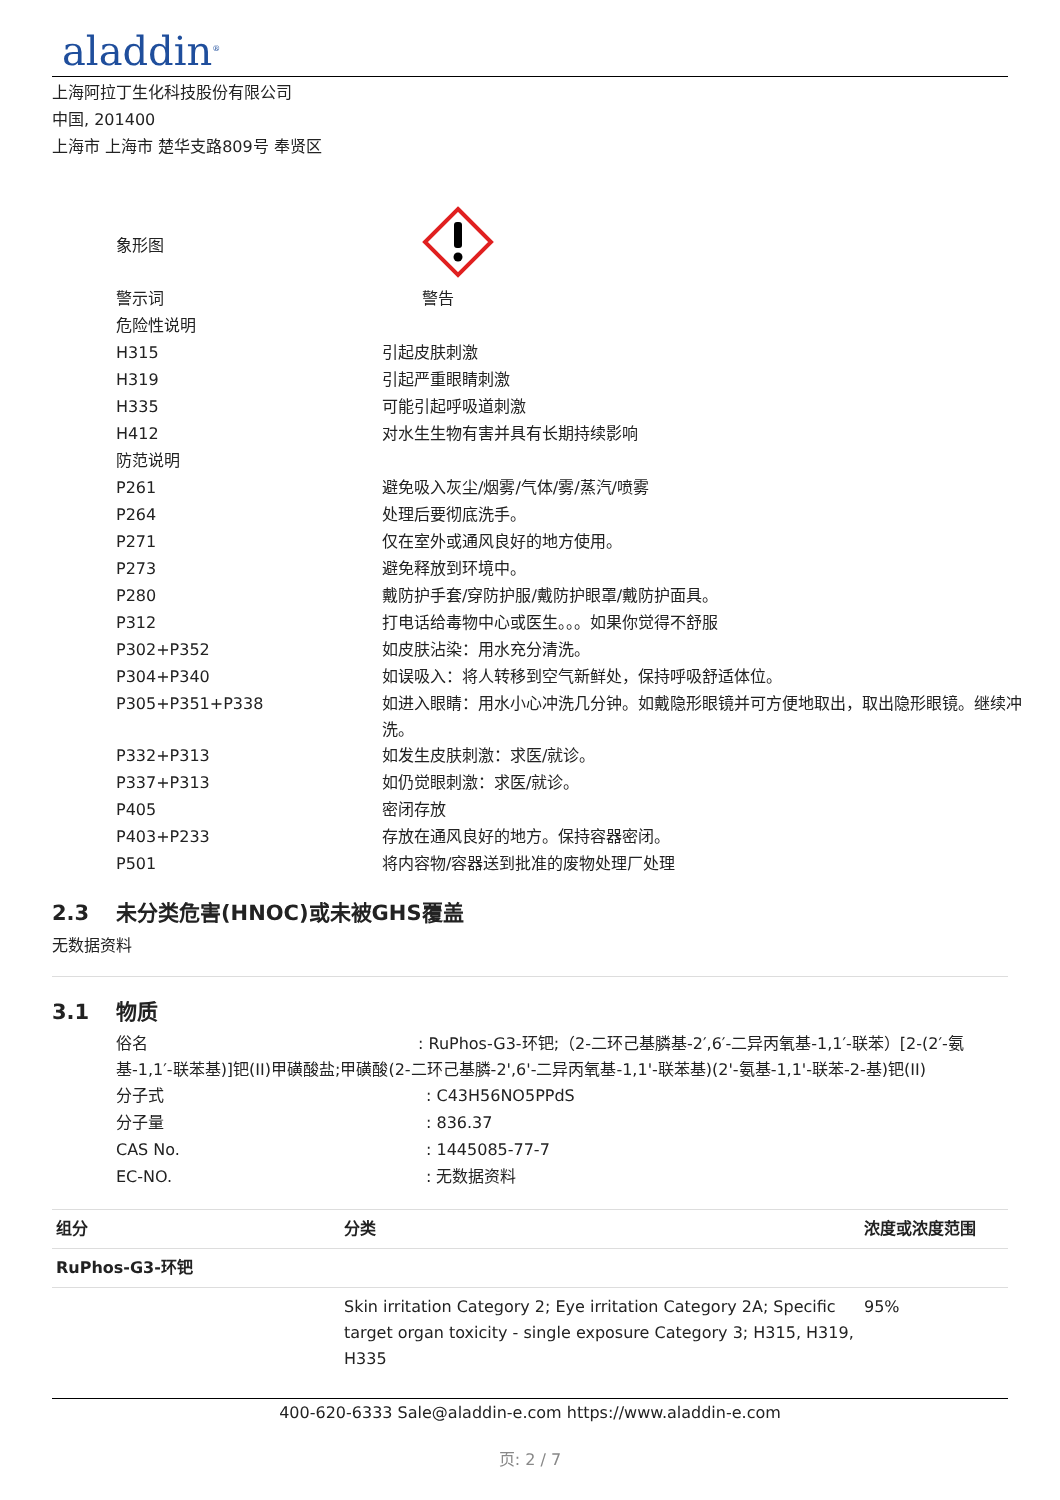aladdin<sup>®</sup>
上海阿拉丁生化科技股份有限公司
中国, 201400
上海市 上海市 楚华支路809号 奉贤区
| 象形图 | |
| 警示词 | 警告 |
| 危险性说明 | |
| H315 | 引起皮肤刺激 |
| H319 | 引起严重眼睛刺激 |
| H335 | 可能引起呼吸道刺激 |
| H412 | 对水生生物有害并具有长期持续影响 |
| 防范说明 | |
| P261 | 避免吸入灰尘/烟雾/气体/雾/蒸汽/喷雾 |
| P264 | 处理后要彻底洗手。 |
| P271 | 仅在室外或通风良好的地方使用。 |
| P273 | 避免释放到环境中。 |
| P280 | 戴防护手套/穿防护服/戴防护眼罩/戴防护面具。 |
| P312 | 打电话给毒物中心或医生。。。如果你觉得不舒服 |
| P302+P352 | 如皮肤沾染：用水充分清洗。 |
| P304+P340 | 如误吸入：将人转移到空气新鲜处，保持呼吸舒适体位。 |
| P305+P351+P338 | 如进入眼睛：用水小心冲洗几分钟。如戴隐形眼镜并可方便地取出，取出隐形眼镜。继续冲洗。 |
| P332+P313 | 如发生皮肤刺激：求医/就诊。 |
| P337+P313 | 如仍觉眼刺激：求医/就诊。 |
| P405 | 密闭存放 |
| P403+P233 | 存放在通风良好的地方。保持容器密闭。 |
| P501 | 将内容物/容器送到批准的废物处理厂处理 |
2.3 未分类危害(HNOC)或未被GHS覆盖
无数据资料
3.1 物质
俗名 : RuPhos-G3-环钯;（2-二环己基膦基-2′,6′-二异丙氧基-1,1′-联苯）[2-(2′-氨基-1,1′-联苯基)]钯(II)甲磺酸盐;甲磺酸(2-二环己基膦-2',6'-二异丙氧基-1,1'-联苯基)(2'-氨基-1,1'-联苯-2-基)钯(II)
| 分子式 | : C43H56NO5PPdS |
| 分子量 | : 836.37 |
| CAS No. | : 1445085-77-7 |
| EC-NO. | : 无数据资料 |
| 组分 | 分类 | 浓度或浓度范围 |
| --- | --- | --- |
| RuPhos-G3-环钯 | | |
| | Skin irritation Category 2; Eye irritation Category 2A; Specific target organ toxicity - single exposure Category 3; H315, H319, H335 | 95% |
400-620-6333 Sale@aladdin-e.com https://www.aladdin-e.com
页: 2 / 7